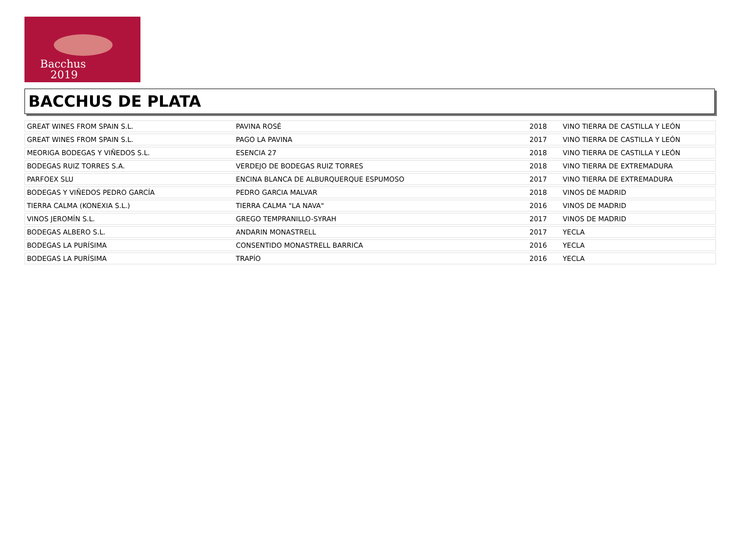Bacchus
2019
BACCHUS DE PLATA
| GREAT WINES FROM SPAIN S.L. | PAVINA ROSÉ | 2018 | VINO TIERRA DE CASTILLA Y LEÓN |
| GREAT WINES FROM SPAIN S.L. | PAGO LA PAVINA | 2017 | VINO TIERRA DE CASTILLA Y LEÓN |
| MEORIGA BODEGAS Y VIÑEDOS S.L. | ESENCIA 27 | 2018 | VINO TIERRA DE CASTILLA Y LEÓN |
| BODEGAS RUIZ TORRES S.A. | VERDEJO DE BODEGAS RUIZ TORRES | 2018 | VINO TIERRA DE EXTREMADURA |
| PARFOEX SLU | ENCINA BLANCA DE ALBURQUERQUE ESPUMOSO | 2017 | VINO TIERRA DE EXTREMADURA |
| BODEGAS Y VIÑEDOS PEDRO GARCÍA | PEDRO GARCIA MALVAR | 2018 | VINOS DE MADRID |
| TIERRA CALMA (KONEXIA S.L.) | TIERRA CALMA "LA NAVA" | 2016 | VINOS DE MADRID |
| VINOS JEROMÍN S.L. | GREGO TEMPRANILLO-SYRAH | 2017 | VINOS DE MADRID |
| BODEGAS ALBERO S.L. | ANDARIN MONASTRELL | 2017 | YECLA |
| BODEGAS LA PURÍSIMA | CONSENTIDO MONASTRELL BARRICA | 2016 | YECLA |
| BODEGAS LA PURÍSIMA | TRAPÍO | 2016 | YECLA |